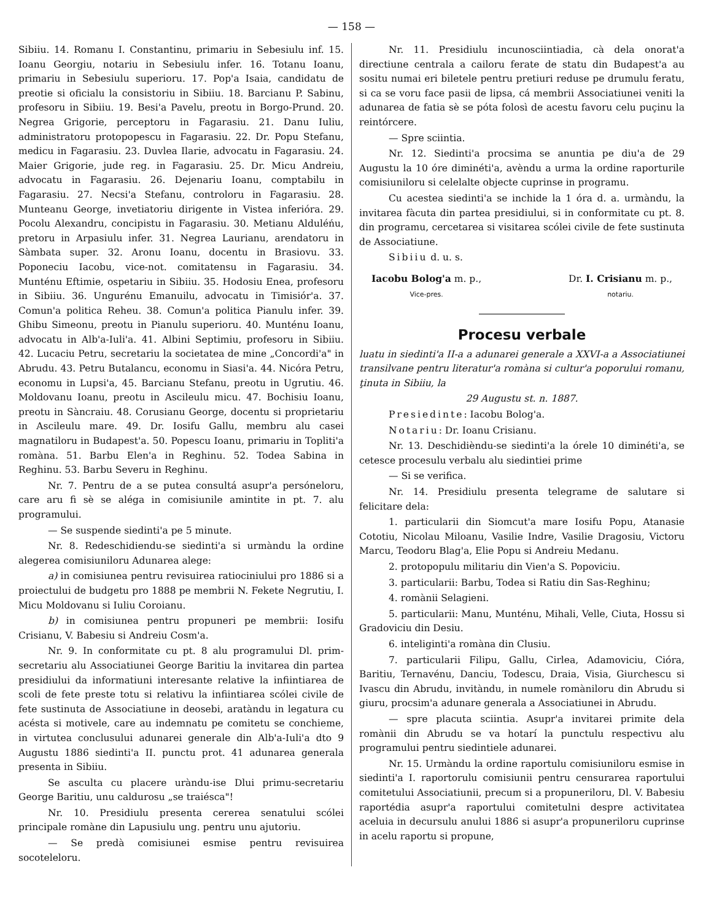— 158 —
Sibiiu. 14. Romanu I. Constantinu, primariu in Sebesiulu inf. 15. Ioanu Georgiu, notariu in Sebesiulu infer. 16. Totanu Ioanu, primariu in Sebesiulu superioru. 17. Pop'a Isaia, candidatu de preotie si oficialu la consistoriu in Sibiiu. 18. Barcianu P. Sabinu, profesoru in Sibiiu. 19. Besi'a Pavelu, preotu in Borgo-Prund. 20. Negrea Grigorie, perceptoru in Fagarasiu. 21. Danu Iuliu, administratoru protopopescu in Fagarasiu. 22. Dr. Popu Stefanu, medicu in Fagarasiu. 23. Duvlea Ilarie, advocatu in Fagarasiu. 24. Maier Grigorie, jude reg. in Fagarasiu. 25. Dr. Micu Andreiu, advocatu in Fagarasiu. 26. Dejenariu Ioanu, comptabilu in Fagarasiu. 27. Necsi'a Stefanu, controloru in Fagarasiu. 28. Munteanu George, invetiatoriu dirigente in Vistea inferióra. 29. Pocolu Alexandru, concipistu in Fagarasiu. 30. Metianu Alduléńu, pretoru in Arpasiulu infer. 31. Negrea Laurianu, arendatoru in Sàmbata super. 32. Aronu Ioanu, docentu in Brasiovu. 33. Poponeciu Iacobu, vice-not. comitatensu in Fagarasiu. 34. Munténu Eftimie, ospetariu in Sibiiu. 35. Hodosiu Enea, profesoru in Sibiiu. 36. Ungurénu Emanuilu, advocatu in Timisiór'a. 37. Comun'a politica Reheu. 38. Comun'a politica Pianulu infer. 39. Ghibu Simeonu, preotu in Pianulu superioru. 40. Munténu Ioanu, advocatu in Alb'a-Iuli'a. 41. Albini Septimiu, profesoru in Sibiiu. 42. Lucaciu Petru, secretariu la societatea de mine „Concordi'a" in Abrudu. 43. Petru Butalancu, economu in Siasi'a. 44. Nicóra Petru, economu in Lupsi'a, 45. Barcianu Stefanu, preotu in Ugrutiu. 46. Moldovanu Ioanu, preotu in Ascileulu micu. 47. Bochisiu Ioanu, preotu in Sàncraiu. 48. Corusianu George, docentu si proprietariu in Ascileulu mare. 49. Dr. Iosifu Gallu, membru alu casei magnatiloru in Budapest'a. 50. Popescu Ioanu, primariu in Topliti'a romàna. 51. Barbu Elen'a in Reghinu. 52. Todea Sabina in Reghinu. 53. Barbu Severu in Reghinu.
Nr. 7. Pentru de a se putea consultá asupr'a persóneloru, care aru fi sè se aléga in comisiunile amintite in pt. 7. alu programului.
— Se suspende siedinti'a pe 5 minute.
Nr. 8. Redeschidiendu-se siedinti'a si urmàndu la ordine alegerea comisiuniloru Adunarea alege:
a) in comisiunea pentru revisuirea ratiociniului pro 1886 si a proiectului de budgetu pro 1888 pe membrii N. Fekete Negrutiu, I. Micu Moldovanu si Iuliu Coroianu.
b) in comisiunea pentru propuneri pe membrii: Iosifu Crisianu, V. Babesiu si Andreiu Cosm'a.
Nr. 9. In conformitate cu pt. 8 alu programului Dl. prim-secretariu alu Associatiunei George Baritiu la invitarea din partea presidiului da informatiuni interesante relative la infiintiarea de scoli de fete preste totu si relativu la infiintiarea scólei civile de fete sustinuta de Associatiune in deosebi, aratàndu in legatura cu acésta si motivele, care au indemnatu pe comitetu se conchieme, in virtutea conclusului adunarei generale din Alb'a-Iuli'a dto 9 Augustu 1886 siedinti'a II. punctu prot. 41 adunarea generala presenta in Sibiiu.
Se asculta cu placere uràndu-ise Dlui primu-secretariu George Baritiu, unu caldurosu „se traiésca"!
Nr. 10. Presidiulu presenta cererea senatului scólei principale romàne din Lapusiulu ung. pentru unu ajutoriu.
— Se predà comisiunei esmise pentru revisuirea socoteleloru.
Nr. 11. Presidiulu incunosciintiadia, cà dela onorat'a directiune centrala a cailoru ferate de statu din Budapest'a au sositu numai eri biletele pentru pretiuri reduse pe drumulu feratu, si ca se voru face pasii de lipsa, cá membrii Associatiunei veniti la adunarea de fatia sè se póta folosì de acestu favoru celu puçinu la reintórcere.
— Spre sciintia.
Nr. 12. Siedinti'a procsima se anuntia pe diu'a de 29 Augustu la 10 óre diminéti'a, avèndu a urma la ordine raporturile comisiuniloru si celelalte objecte cuprinse in programu.
Cu acestea siedinti'a se inchide la 1 óra d. a. urmàndu, la invitarea fàcuta din partea presidiului, si in conformitate cu pt. 8. din programu, cercetarea si visitarea scólei civile de fete sustinuta de Associatiune.
Sibiiu d. u. s.
Iacobu Bolog'a m. p.,
Vice-pres.
Dr. I. Crisianu m. p.,
notariu.
Procesu verbale
luatu in siedinti'a II-a a adunarei generale a XXVI-a a Associatiunei transilvane pentru literatur'a romàna si cultur'a poporului romanu, ţinuta in Sibiiu, la
29 Augustu st. n. 1887.
Presiedinte: Iacobu Bolog'a.
Notariu: Dr. Ioanu Crisianu.
Nr. 13. Deschidièndu-se siedinti'a la órele 10 diminéti'a, se cetesce procesulu verbalu alu siedintiei prime
— Si se verifica.
Nr. 14. Presidiulu presenta telegrame de salutare si felicitare dela:
1. particularii din Siomcut'a mare Iosifu Popu, Atanasie Cototiu, Nicolau Miloanu, Vasilie Indre, Vasilie Dragosiu, Victoru Marcu, Teodoru Blag'a, Elie Popu si Andreiu Medanu.
2. protopopulu militariu din Vien'a S. Popoviciu.
3. particularii: Barbu, Todea si Ratiu din Sas-Reghinu;
4. romànii Selagieni.
5. particularii: Manu, Munténu, Mihali, Velle, Ciuta, Hossu si Gradoviciu din Desiu.
6. inteliginti'a romàna din Clusiu.
7. particularii Filipu, Gallu, Cirlea, Adamoviciu, Cióra, Baritiu, Ternavénu, Danciu, Todescu, Draia, Visia, Giurchescu si Ivascu din Abrudu, invitàndu, in numele romàniloru din Abrudu si giuru, procsim'a adunare generala a Associatiunei in Abrudu.
— spre placuta sciintia. Asupr'a invitarei primite dela romànii din Abrudu se va hotarí la punctulu respectivu alu programului pentru siedintiele adunarei.
Nr. 15. Urmàndu la ordine raportulu comisiuniloru esmise in siedinti'a I. raportorulu comisiunii pentru censurarea raportului comitetului Associatiunii, precum si a propuneriloru, Dl. V. Babesiu raportédia asupr'a raportului comitetulni despre activitatea aceluia in decursulu anului 1886 si asupr'a propuneriloru cuprinse in acelu raportu si propune,